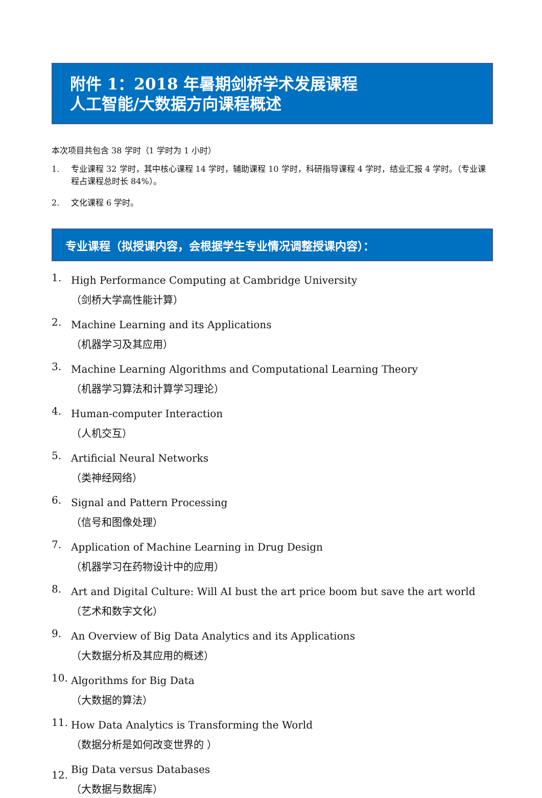附件 1：2018 年暑期剑桥学术发展课程
人工智能/大数据方向课程概述
本次项目共包含 38 学时（1 学时为 1 小时）
1. 专业课程 32 学时，其中核心课程 14 学时，辅助课程 10 学时，科研指导课程 4 学时，结业汇报 4 学时。（专业课程占课程总时长 84%）。
2. 文化课程 6 学时。
专业课程（拟授课内容，会根据学生专业情况调整授课内容）：
1.
High Performance Computing at Cambridge University
（剑桥大学高性能计算）
2.
Machine Learning and its Applications
（机器学习及其应用）
3.
Machine Learning Algorithms and Computational Learning Theory
（机器学习算法和计算学习理论）
4.
Human-computer Interaction
（人机交互）
5.
Artificial Neural Networks
（类神经网络）
6.
Signal and Pattern Processing
（信号和图像处理）
7.
Application of Machine Learning in Drug Design
（机器学习在药物设计中的应用）
8.
Art and Digital Culture: Will AI bust the art price boom but save the art world
（艺术和数字文化）
9.
An Overview of Big Data Analytics and its Applications
（大数据分析及其应用的概述）
10.
Algorithms for Big Data
（大数据的算法）
11.
How Data Analytics is Transforming the World
（数据分析是如何改变世界的 ）
12.
Big Data versus Databases
（大数据与数据库）